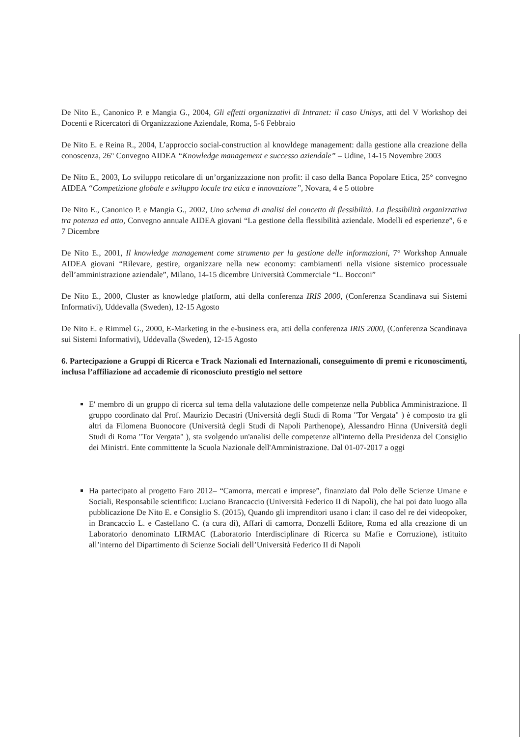De Nito E., Canonico P. e Mangia G., 2004, Gli effetti organizzativi di Intranet: il caso Unisys, atti del V Workshop dei Docenti e Ricercatori di Organizzazione Aziendale, Roma, 5-6 Febbraio
De Nito E. e Reina R., 2004, L’approccio social-construction al knowldege management: dalla gestione alla creazione della conoscenza, 26° Convegno AIDEA “Knowledge management e successo aziendale” – Udine, 14-15 Novembre 2003
De Nito E., 2003, Lo sviluppo reticolare di un’organizzazione non profit: il caso della Banca Popolare Etica, 25° convegno AIDEA “Competizione globale e sviluppo locale tra etica e innovazione”, Novara, 4 e 5 ottobre
De Nito E., Canonico P. e Mangia G., 2002, Uno schema di analisi del concetto di flessibilità. La flessibilità organizzativa tra potenza ed atto, Convegno annuale AIDEA giovani “La gestione della flessibilità aziendale. Modelli ed esperienze”, 6 e 7 Dicembre
De Nito E., 2001, Il knowledge management come strumento per la gestione delle informazioni, 7° Workshop Annuale AIDEA giovani “Rilevare, gestire, organizzare nella new economy: cambiamenti nella visione sistemico processuale dell’amministrazione aziendale”, Milano, 14-15 dicembre Università Commerciale “L. Bocconi”
De Nito E., 2000, Cluster as knowledge platform, atti della conferenza IRIS 2000, (Conferenza Scandinava sui Sistemi Informativi), Uddevalla (Sweden), 12-15 Agosto
De Nito E. e Rimmel G., 2000, E-Marketing in the e-business era, atti della conferenza IRIS 2000, (Conferenza Scandinava sui Sistemi Informativi), Uddevalla (Sweden), 12-15 Agosto
6. Partecipazione a Gruppi di Ricerca e Track Nazionali ed Internazionali, conseguimento di premi e riconoscimenti, inclusa l’affiliazione ad accademie di riconosciuto prestigio nel settore
E' membro di un gruppo di ricerca sul tema della valutazione delle competenze nella Pubblica Amministrazione. Il gruppo coordinato dal Prof. Maurizio Decastri (Università degli Studi di Roma "Tor Vergata" ) è composto tra gli altri da Filomena Buonocore (Università degli Studi di Napoli Parthenope), Alessandro Hinna (Università degli Studi di Roma "Tor Vergata" ), sta svolgendo un'analisi delle competenze all'interno della Presidenza del Consiglio dei Ministri. Ente committente la Scuola Nazionale dell'Amministrazione. Dal 01-07-2017 a oggi
Ha partecipato al progetto Faro 2012– “Camorra, mercati e imprese”, finanziato dal Polo delle Scienze Umane e Sociali, Responsabile scientifico: Luciano Brancaccio (Università Federico II di Napoli), che hai poi dato luogo alla pubblicazione De Nito E. e Consiglio S. (2015), Quando gli imprenditori usano i clan: il caso del re dei videopoker, in Brancaccio L. e Castellano C. (a cura di), Affari di camorra, Donzelli Editore, Roma ed alla creazione di un Laboratorio denominato LIRMAC (Laboratorio Interdisciplinare di Ricerca su Mafie e Corruzione), istituito all’interno del Dipartimento di Scienze Sociali dell’Università Federico II di Napoli